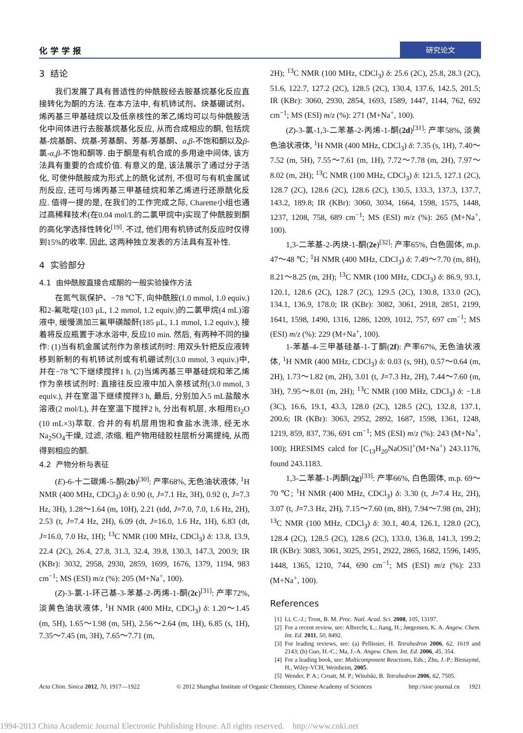化学学报 研究论文
3 结论
我们发展了具有普适性的仲酰胺经去胺基烷基化反应直接转化为酮的方法. 在本方法中, 有机铈试剂、炔基硼试剂、烯丙基三甲基硅烷以及低亲核性的苯乙烯均可以与仲酰胺活化中间体进行去胺基烷基化反应, 从而合成相应的酮, 包括烷基-烷基酮、烷基-芳基酮、芳基-芳基酮、α,β-不饱和酮以及β-氯-α,β-不饱和酮等. 由于酮是有机合成的多用途中间体, 该方法具有重要的合成价值. 有意义的是, 该法展示了通过分子活化, 可使仲酰胺成为形式上的酰化试剂, 不但可与有机金属试剂反应, 还可与烯丙基三甲基硅烷和苯乙烯进行还原酰化反应. 值得一提的是, 在我们的工作完成之际, Charette小组也通过高稀释技术(在0.04 mol/L的二氯甲烷中)实现了仲酰胺到酮的高化学选择性转化<sup>[19]</sup>. 不过, 他们用有机铈试剂反应时仅得到15%的收率. 因此, 这两种独立发表的方法具有互补性.
4 实验部分
4.1 由仲酰胺直接合成酮的一般实验操作方法
在氮气氛保护、−78 ℃下, 向仲酰胺(1.0 mmol, 1.0 equiv.)和2-氟吡啶(103 μL, 1.2 mmol, 1.2 equiv.)的二氯甲烷(4 mL)溶液中, 缓慢滴加三氟甲磺酸酐(185 μL, 1.1 mmol, 1.2 equiv.), 接着将反应瓶置于冰水浴中, 反应10 min. 然后, 有两种不同的操作: (1)当有机金属试剂作为亲核试剂时: 用双头针把反应液转移到新制的有机铈试剂或有机硼试剂(3.0 mmol, 3 equiv.)中, 并在−78 ℃下继续搅拌1 h. (2)当烯丙基三甲基硅烷和苯乙烯作为亲核试剂时: 直接往反应液中加入亲核试剂(3.0 mmol, 3 equiv.), 并在室温下继续搅拌3 h, 最后, 分别加入5 mL盐酸水溶液(2 mol/L), 并在室温下搅拌2 h, 分出有机层, 水相用Et<sub>2</sub>O (10 mL×3)萃取. 合并的有机层用饱和食盐水洗涤, 经无水Na<sub>2</sub>SO<sub>4</sub>干燥, 过滤, 浓缩. 粗产物用硅胶柱层析分离提纯, 从而得到相应的酮.
4.2 产物分析与表征
(E)-6-十二碳烯-5-酮(2b)<sup>[30]</sup>: 产率68%, 无色油状液体, <sup>1</sup>H NMR (400 MHz, CDCl<sub>3</sub>) δ: 0.90 (t, J=7.1 Hz, 3H), 0.92 (t, J=7.3 Hz, 3H), 1.28～1.64 (m, 10H), 2.21 (tdd, J=7.0, 7.0, 1.6 Hz, 2H), 2.53 (t, J=7.4 Hz, 2H), 6.09 (dt, J=16.0, 1.6 Hz, 1H), 6.83 (dt, J=16.0, 7.0 Hz, 1H); <sup>13</sup>C NMR (100 MHz, CDCl<sub>3</sub>) δ: 13.8, 13.9, 22.4 (2C), 26.4, 27.8, 31.3, 32.4, 39.8, 130.3, 147.3, 200.9; IR (KBr): 3032, 2958, 2930, 2859, 1699, 1676, 1379, 1194, 983 cm<sup>−1</sup>; MS (ESI) m/z (%): 205 (M+Na<sup>+</sup>, 100).
(Z)-3-氯-1-环己基-3-苯基-2-丙烯-1-酮(2c)<sup>[31]</sup>: 产率72%, 淡黄色油状液体, <sup>1</sup>H NMR (400 MHz, CDCl<sub>3</sub>) δ: 1.20～1.45 (m, 5H), 1.65～1.98 (m, 5H), 2.56～2.64 (m, 1H), 6.85 (s, 1H), 7.35～7.45 (m, 3H), 7.65～7.71 (m,
2H); <sup>13</sup>C NMR (100 MHz, CDCl<sub>3</sub>) δ: 25.6 (2C), 25.8, 28.3 (2C), 51.6, 122.7, 127.2 (2C), 128.5 (2C), 130.4, 137.6, 142.5, 201.5; IR (KBr): 3060, 2930, 2854, 1693, 1589, 1447, 1144, 762, 692 cm<sup>−1</sup>; MS (ESI) m/z (%): 271 (M+Na<sup>+</sup>, 100).
(Z)-3-氯-1,3-二苯基-2-丙烯-1-酮(2d)<sup>[31]</sup>: 产率58%, 淡黄色油状液体, <sup>1</sup>H NMR (400 MHz, CDCl<sub>3</sub>) δ: 7.35 (s, 1H), 7.40～7.52 (m, 5H), 7.55～7.61 (m, 1H), 7.72～7.78 (m, 2H), 7.97～8.02 (m, 2H); <sup>13</sup>C NMR (100 MHz, CDCl<sub>3</sub>) δ: 121.5, 127.1 (2C), 128.7 (2C), 128.6 (2C), 128.6 (2C), 130.5, 133.3, 137.3, 137.7, 143.2, 189.8; IR (KBr): 3060, 3034, 1664, 1598, 1575, 1448, 1237, 1208, 758, 689 cm<sup>−1</sup>; MS (ESI) m/z (%): 265 (M+Na<sup>+</sup>, 100).
1,3-二苯基-2-丙炔-1-酮(2e)<sup>[32]</sup>: 产率65%, 白色固体, m.p. 47～48 ℃; <sup>1</sup>H NMR (400 MHz, CDCl<sub>3</sub>) δ: 7.49～7.70 (m, 8H), 8.21～8.25 (m, 2H); <sup>13</sup>C NMR (100 MHz, CDCl<sub>3</sub>) δ: 86.9, 93.1, 120.1, 128.6 (2C), 128.7 (2C), 129.5 (2C), 130.8, 133.0 (2C), 134.1, 136.9, 178.0; IR (KBr): 3082, 3061, 2918, 2851, 2199, 1641, 1598, 1490, 1316, 1286, 1209, 1012, 757, 697 cm<sup>−1</sup>; MS (ESI) m/z (%): 229 (M+Na<sup>+</sup>, 100).
1-苯基-4-三甲基硅基-1-丁酮(2f): 产率67%, 无色油状液体, <sup>1</sup>H NMR (400 MHz, CDCl<sub>3</sub>) δ: 0.03 (s, 9H), 0.57～0.64 (m, 2H), 1.73～1.82 (m, 2H), 3.01 (t, J=7.3 Hz, 2H), 7.44～7.60 (m, 3H), 7.95～8.01 (m, 2H); <sup>13</sup>C NMR (100 MHz, CDCl<sub>3</sub>) δ: −1.8 (3C), 16.6, 19.1, 43.3, 128.0 (2C), 128.5 (2C), 132.8, 137.1, 200.6; IR (KBr): 3063, 2952, 2892, 1687, 1598, 1361, 1248, 1219, 859, 837, 736, 691 cm<sup>−1</sup>; MS (ESI) m/z (%): 243 (M+Na<sup>+</sup>, 100); HRESIMS calcd for [C<sub>13</sub>H<sub>20</sub>NaOSi]<sup>+</sup>(M+Na<sup>+</sup>) 243.1176, found 243.1183.
1,3-二苯基-1-丙酮(2g)<sup>[33]</sup>: 产率66%, 白色固体, m.p. 69～70 ℃; <sup>1</sup>H NMR (400 MHz, CDCl<sub>3</sub>) δ: 3.30 (t, J=7.4 Hz, 2H), 3.07 (t, J=7.3 Hz, 2H), 7.15～7.60 (m, 8H), 7.94～7.98 (m, 2H); <sup>13</sup>C NMR (100 MHz, CDCl<sub>3</sub>) δ: 30.1, 40.4, 126.1, 128.0 (2C), 128.4 (2C), 128.5 (2C), 128.6 (2C), 133.0, 136.8, 141.3, 199.2; IR (KBr): 3083, 3061, 3025, 2951, 2922, 2865, 1682, 1596, 1495, 1448, 1365, 1210, 744, 690 cm<sup>−1</sup>; MS (ESI) m/z (%): 233 (M+Na<sup>+</sup>, 100).
References
[1] Li, C.-J.; Trost, B. M. Proc. Natl. Acad. Sci. 2008, 105, 13197.
[2] For a recent review, see: Albrecht, Ł.; Jiang, H.; Jørgensen, K. A. Angew. Chem. Int. Ed. 2011, 50, 8492.
[3] For leading reviews, see: (a) Pellissier, H. Tetrahedron 2006, 62, 1619 and 2143; (b) Guo, H.-C.; Ma, J.-A. Angew. Chem. Int. Ed. 2006, 45, 354.
[4] For a leading book, see: Multicomponent Reactions, Eds.; Zhu, J.-P.; Bienaymé, H., Wiley-VCH, Weinheim, 2005.
[5] Wender, P. A.; Croatt, M. P.; Witulski, B. Tetrahedron 2006, 62, 7505.
Acta Chim. Sinica 2012, 70, 1917—1922 © 2012 Shanghai Institute of Organic Chemistry, Chinese Academy of Sciences http://sioc-journal.cn 1921
1994-2013 China Academic Journal Electronic Publishing House. All rights reserved. http://www.cnki.net